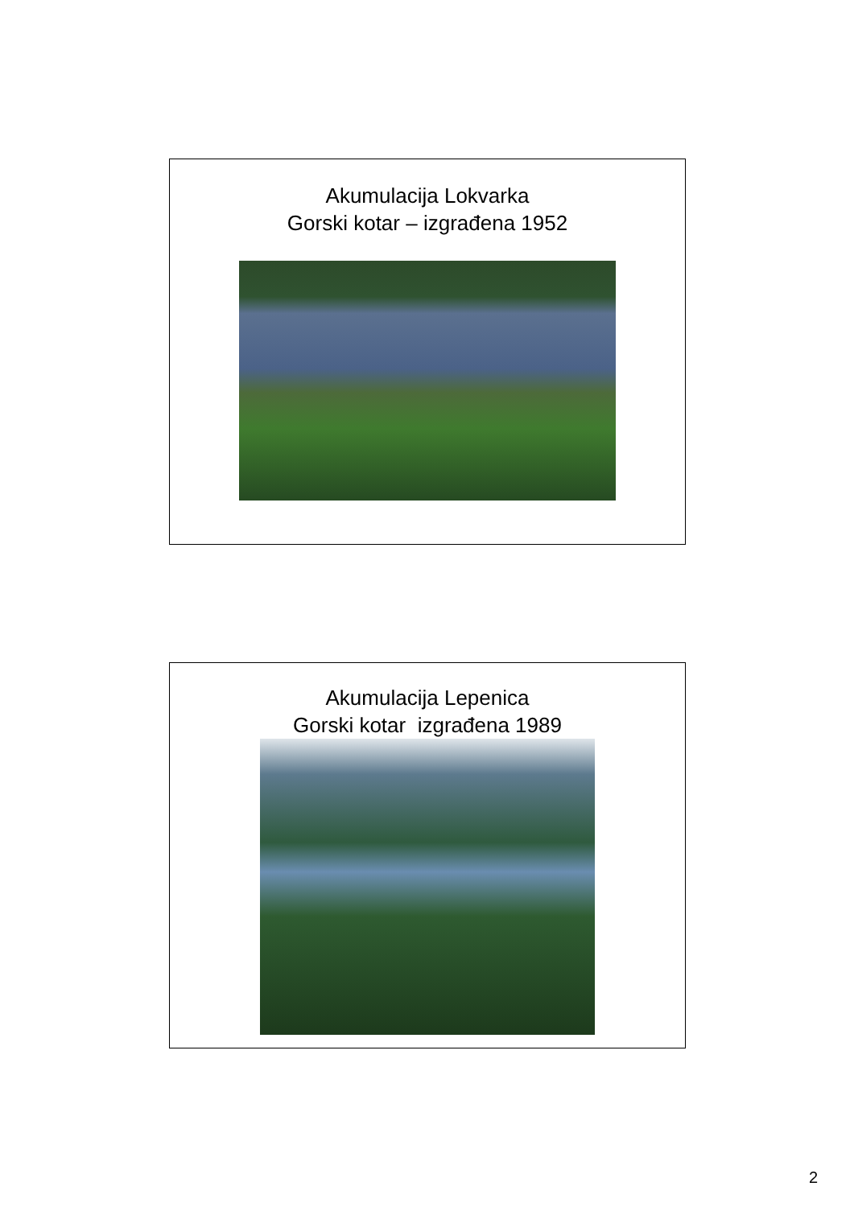Akumulacija Lokvarka
Gorski kotar – izgrađena 1952
Akumulacija Lepenica
Gorski kotar izgrađena 1989
2